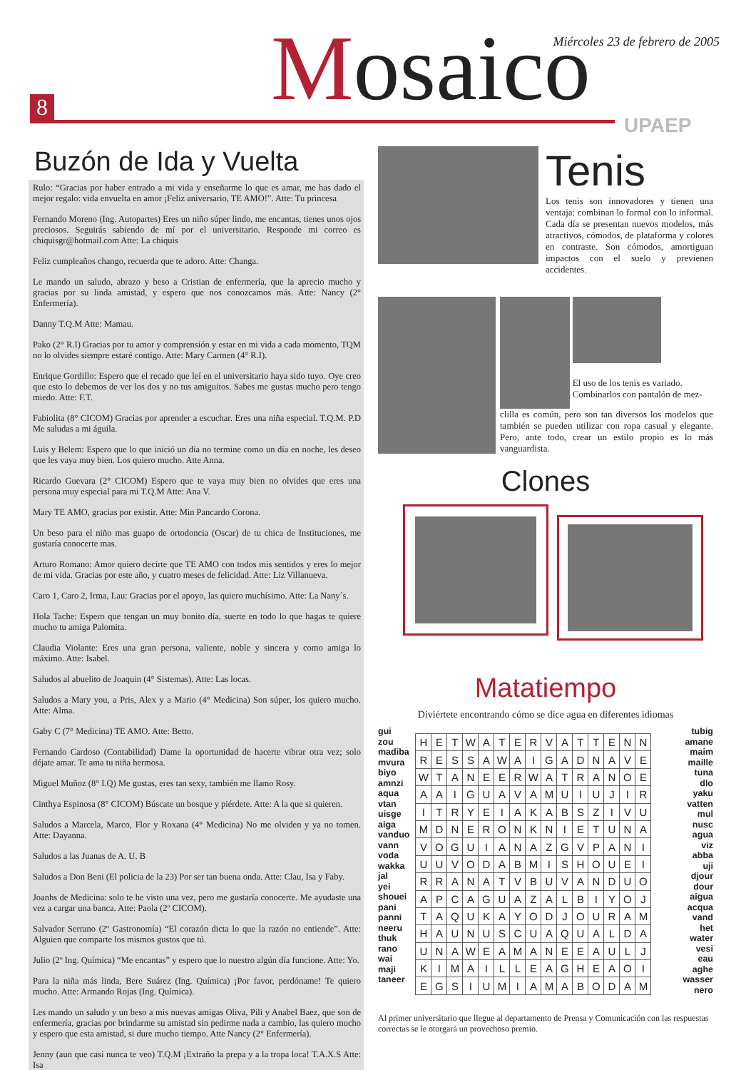8 Mosaico
Miércoles 23 de febrero de 2005
UPAEP
Buzón de Ida y Vuelta
Rulo: “Gracias por haber entrado a mi vida y enseñarme lo que es amar, me has dado el mejor regalo: vida envuelta en amor ¡Feliz aniversario, TE AMO!”. Atte: Tu princesa
Fernando Moreno (Ing. Autopartes) Eres un niño súper lindo, me encantas, tienes unos ojos preciosos. Seguirás sabiendo de mí por el universitario. Responde mi correo es chiquisgr@hotmail.com Atte: La chiquis
Feliz cumpleaños chango, recuerda que te adoro. Atte: Changa.
Le mando un saludo, abrazo y beso a Cristian de enfermería, que la aprecio mucho y gracias por su linda amistad, y espero que nos conozcamos más. Atte: Nancy (2° Enfermería).
Danny T.Q.M Atte: Mamau.
Pako (2° R.I) Gracias por tu amor y comprensión y estar en mi vida a cada momento, TQM no lo olvides siempre estaré contigo. Atte: Mary Carmen (4° R.I).
Enrique Gordillo: Espero que el recado que leí en el universitario haya sido tuyo. Oye creo que esto lo debemos de ver los dos y no tus amiguitos. Sabes me gustas mucho pero tengo miedo. Atte: F.T.
Fabiolita (8° CICOM) Gracias por aprender a escuchar. Eres una niña especial. T.Q.M. P.D Me saludas a mi águila.
Luis y Belem: Espero que lo que inició un día no termine como un día en noche, les deseo que les vaya muy bien. Los quiero mucho. Atte Anna.
Ricardo Guevara (2° CICOM) Espero que te vaya muy bien no olvides que eres una persona muy especial para mi T.Q.M Atte: Ana V.
Mary TE AMO, gracias por existir. Atte: Min Pancardo Corona.
Un beso para el niño mas guapo de ortodoncia (Oscar) de tu chica de Instituciones, me gustaría conocerte mas.
Arturo Romano: Amor quiero decirte que TE AMO con todos mis sentidos y eres lo mejor de mi vida. Gracias por este año, y cuatro meses de felicidad. Atte: Liz Villanueva.
Caro 1, Caro 2, Irma, Lau: Gracias por el apoyo, las quiero muchísimo. Atte: La Nany´s.
Hola Tache: Espero que tengan un muy bonito día, suerte en todo lo que hagas te quiere mucho tu amiga Palomita.
Claudia Violante: Eres una gran persona, valiente, noble y sincera y como amiga lo máximo. Atte: Isabel.
Saludos al abuelito de Joaquin (4° Sistemas). Atte: Las locas.
Saludos a Mary you, a Pris, Alex y a Mario (4° Medicina) Son súper, los quiero mucho. Atte: Alma.
Gaby C (7° Medicina) TE AMO. Atte: Betto.
Fernando Cardoso (Contabilidad) Dame la oportunidad de hacerte vibrar otra vez; solo déjate amar. Te ama tu niña hermosa.
Miguel Muñoz (8° I.Q) Me gustas, eres tan sexy, también me llamo Rosy.
Cinthya Espinosa (8° CICOM) Búscate un bosque y piérdete. Atte: A la que si quieren.
Saludos a Marcela, Marco, Flor y Roxana (4° Medicina) No me olviden y ya no tomen. Atte: Dayanna.
Saludos a las Juanas de A. U. B
Saludos a Don Beni (El policia de la 23) Por ser tan buena onda. Atte: Clau, Isa y Faby.
Joanhs de Medicina: solo te he visto una vez, pero me gustaría conocerte. Me ayudaste una vez a cargar una banca. Atte: Paola (2º CICOM).
Salvador Serrano (2º Gastronomía) “El corazón dicta lo que la razón no entiende”. Atte: Alguien que comparte los mismos gustos que tú.
Julio (2º Ing. Química) “Me encantas” y espero que lo nuestro algún día funcione. Atte: Yo.
Para la niña más linda, Bere Suárez (Ing. Química) ¡Por favor, perdóname! Te quiero mucho. Atte: Armando Rojas (Ing. Química).
Les mando un saludo y un beso a mis nuevas amigas Oliva, Pili y Anabel Baez, que son de enfermería, gracias por brindarme su amistad sin pedirme nada a cambio, las quiero mucho y espero que esta amistad, si dure mucho tiempo. Atte Nancy (2° Enfermería).
Jenny (aun que casi nunca te veo) T.Q.M ¡Extraño la prepa y a la tropa loca! T.A.X.S Atte: Isa
Tenis
Los tenis son innovadores y tienen una ventaja: combinan lo formal con lo informal. Cada día se presentan nuevos modelos, más atractivos, cómodos, de plataforma y colores en contraste. Son cómodos, amortiguan impactos con el suelo y previenen accidentes.
El uso de los tenis es variado. Combinarlos con pantalón de mez-
clilla es común, pero son tan diversos los modelos que también se pueden utilizar con ropa casual y elegante. Pero, ante todo, crear un estilo propio es lo más vanguardista.
Clones
Matatiempo
Diviértete encontrando cómo se dice agua en diferentes idiomas
gui
zou
madiba
mvura
biyo
amnzi
aqua
vtan
uisge
aiga
vanduo
vann
voda
wakka
jal
yei
shouei
pani
panni
neeru
thuk
rano
wai
maji
taneer
| H | E | T | W | A | T | E | R | V | A | T | T | E | N | N |
| R | E | S | S | A | W | A | I | G | A | D | N | A | V | E |
| W | T | A | N | E | E | R | W | A | T | R | A | N | O | E |
| A | A | I | G | U | A | V | A | M | U | I | U | J | I | R |
| I | T | R | Y | E | I | A | K | A | B | S | Z | I | V | U |
| M | D | N | E | R | O | N | K | N | I | E | T | U | N | A |
| V | O | G | U | I | A | N | A | Z | G | V | P | A | N | I |
| U | U | V | O | D | A | B | M | I | S | H | O | U | E | I |
| R | R | A | N | A | T | V | B | U | V | A | N | D | U | O |
| A | P | C | A | G | U | A | Z | A | L | B | I | Y | O | J |
| T | A | Q | U | K | A | Y | O | D | J | O | U | R | A | M |
| H | A | U | N | U | S | C | U | A | Q | U | A | L | D | A |
| U | N | A | W | E | A | M | A | N | E | E | A | U | L | J |
| K | I | M | A | I | L | L | E | A | G | H | E | A | O | I |
| E | G | S | I | U | M | I | A | M | A | B | O | D | A | M |
tubig
amane
maim
maille
tuna
dlo
yaku
vatten
mul
nusc
agua
viz
abba
uji
djour
dour
aigua
acqua
vand
het
water
vesi
eau
aghe
wasser
nero
Al primer universitario que llegue al departamento de Prensa y Comunicación con las respuestas correctas se le otorgará un provechoso premio.